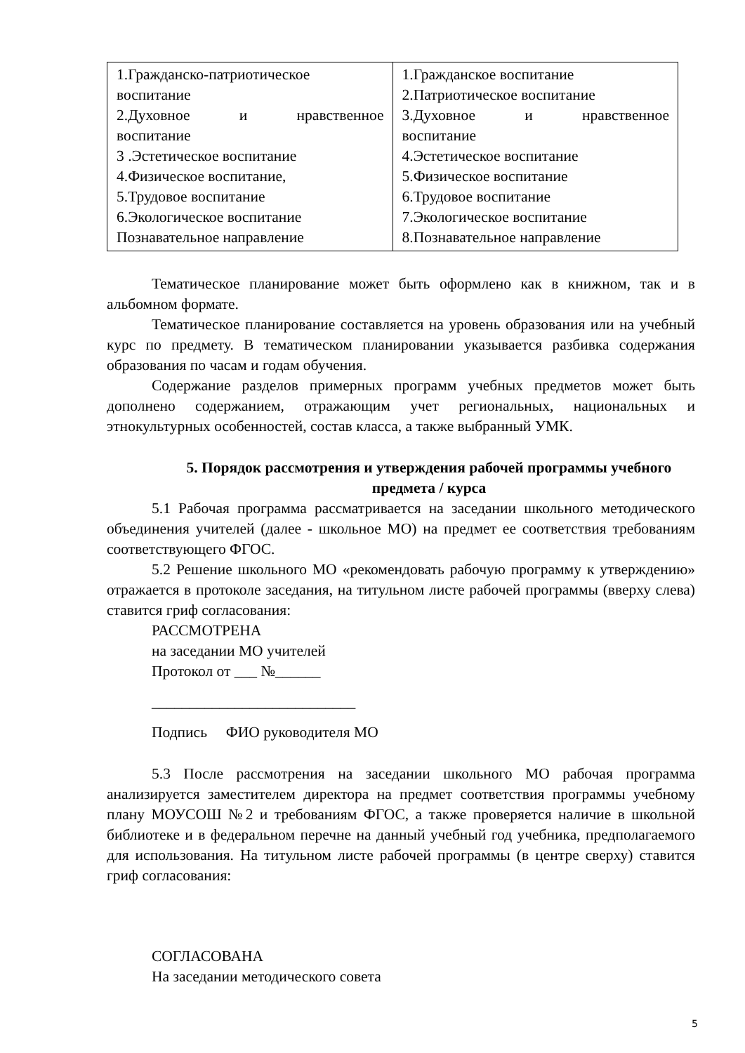| 1.Гражданско-патриотическое воспитание 2.Духовное и нравственное воспитание 3 .Эстетическое воспитание 4.Физическое воспитание, 5.Трудовое воспитание 6.Экологическое воспитание Познавательное направление | 1.Гражданское воспитание 2.Патриотическое воспитание 3.Духовное и нравственное воспитание 4.Эстетическое воспитание 5.Физическое воспитание 6.Трудовое воспитание 7.Экологическое воспитание 8.Познавательное направление |
Тематическое планирование может быть оформлено как в книжном, так и в альбомном формате.
Тематическое планирование составляется на уровень образования или на учебный курс по предмету. В тематическом планировании указывается разбивка содержания образования по часам и годам обучения.
Содержание разделов примерных программ учебных предметов может быть дополнено содержанием, отражающим учет региональных, национальных и этнокультурных особенностей, состав класса, а также выбранный УМК.
5. Порядок рассмотрения и утверждения рабочей программы учебного предмета / курса
5.1 Рабочая программа рассматривается на заседании школьного методического объединения учителей (далее - школьное МО) на предмет ее соответствия требованиям соответствующего ФГОС.
5.2 Решение школьного МО «рекомендовать рабочую программу к утверждению» отражается в протоколе заседания, на титульном листе рабочей программы (вверху слева) ставится гриф согласования:
РАССМОТРЕНА
на заседании МО учителей
Протокол от ___ №______
___________________________
Подпись ФИО руководителя МО
5.3 После рассмотрения на заседании школьного МО рабочая программа анализируется заместителем директора на предмет соответствия программы учебному плану МОУСОШ №2 и требованиям ФГОС, а также проверяется наличие в школьной библиотеке и в федеральном перечне на данный учебный год учебника, предполагаемого для использования. На титульном листе рабочей программы (в центре сверху) ставится гриф согласования:
СОГЛАСОВАНА
На заседании методического совета
5